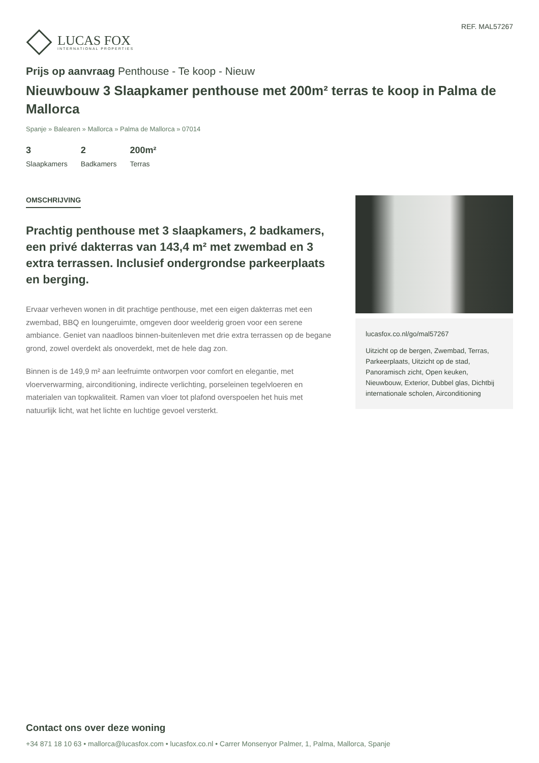LUCAS FOX
INTERNATIONAL PROPERTIES
REF. MAL57267
Prijs op aanvraag Penthouse - Te koop - Nieuw
Nieuwbouw 3 Slaapkamer penthouse met 200m² terras te koop in Palma de Mallorca
Spanje » Balearen » Mallorca » Palma de Mallorca » 07014
3
Slaapkamers
2
Badkamers
200m²
Terras
OMSCHRIJVING
Prachtig penthouse met 3 slaapkamers, 2 badkamers, een privé dakterras van 143,4 m² met zwembad en 3 extra terrassen. Inclusief ondergrondse parkeerplaats en berging.
Ervaar verheven wonen in dit prachtige penthouse, met een eigen dakterras met een zwembad, BBQ en loungeruimte, omgeven door weelderig groen voor een serene ambiance. Geniet van naadloos binnen-buitenleven met drie extra terrassen op de begane grond, zowel overdekt als onoverdekt, met de hele dag zon.
Binnen is de 149,9 m² aan leefruimte ontworpen voor comfort en elegantie, met vloerverwarming, airconditioning, indirecte verlichting, porseleinen tegelvloeren en materialen van topkwaliteit. Ramen van vloer tot plafond overspoelen het huis met natuurlijk licht, wat het lichte en luchtige gevoel versterkt.
lucasfox.co.nl/go/mal57267
Uitzicht op de bergen, Zwembad, Terras, Parkeerplaats, Uitzicht op de stad, Panoramisch zicht, Open keuken, Nieuwbouw, Exterior, Dubbel glas, Dichtbij internationale scholen, Airconditioning
Contact ons over deze woning
+34 871 18 10 63 • mallorca@lucasfox.com • lucasfox.co.nl • Carrer Monsenyor Palmer, 1, Palma, Mallorca, Spanje